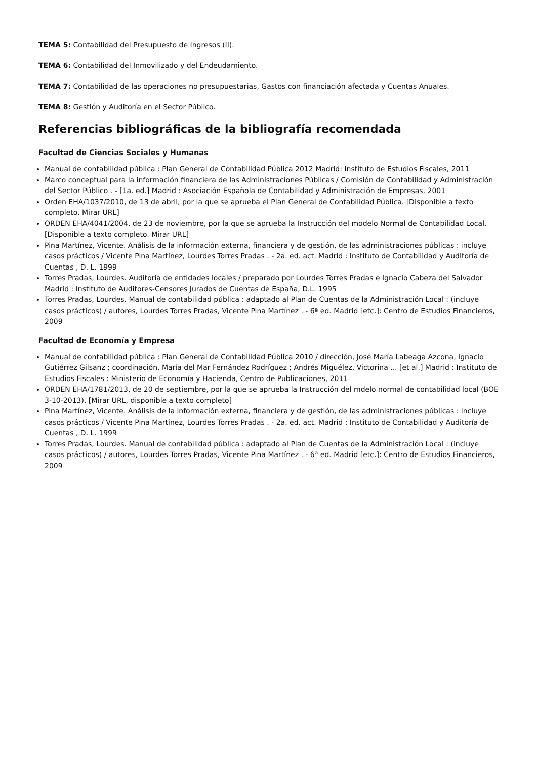TEMA 5: Contabilidad del Presupuesto de Ingresos (II).
TEMA 6: Contabilidad del Inmovilizado y del Endeudamiento.
TEMA 7: Contabilidad de las operaciones no presupuestarias, Gastos con financiación afectada y Cuentas Anuales.
TEMA 8: Gestión y Auditoría en el Sector Público.
Referencias bibliográficas de la bibliografía recomendada
Facultad de Ciencias Sociales y Humanas
Manual de contabilidad pública : Plan General de Contabilidad Pública 2012 Madrid: Instituto de Estudios Fiscales, 2011
Marco conceptual para la información financiera de las Administraciones Públicas / Comisión de Contabilidad y Administración del Sector Público . - [1a. ed.] Madrid : Asociación Española de Contabilidad y Administración de Empresas, 2001
Orden EHA/1037/2010, de 13 de abril, por la que se aprueba el Plan General de Contabilidad Pública. [Disponible a texto completo. Mirar URL]
ORDEN EHA/4041/2004, de 23 de noviembre, por la que se aprueba la Instrucción del modelo Normal de Contabilidad Local. [Disponible a texto completo. Mirar URL]
Pina Martínez, Vicente. Análisis de la información externa, financiera y de gestión, de las administraciones públicas : incluye casos prácticos / Vicente Pina Martínez, Lourdes Torres Pradas . - 2a. ed. act. Madrid : Instituto de Contabilidad y Auditoría de Cuentas , D. L. 1999
Torres Pradas, Lourdes. Auditoría de entidades locales / preparado por Lourdes Torres Pradas e Ignacio Cabeza del Salvador Madrid : Instituto de Auditores-Censores Jurados de Cuentas de España, D.L. 1995
Torres Pradas, Lourdes. Manual de contabilidad pública : adaptado al Plan de Cuentas de la Administración Local : (incluye casos prácticos) / autores, Lourdes Torres Pradas, Vicente Pina Martínez . - 6ª ed. Madrid [etc.]: Centro de Estudios Financieros, 2009
Facultad de Economía y Empresa
Manual de contabilidad pública : Plan General de Contabilidad Pública 2010 / dirección, José María Labeaga Azcona, Ignacio Gutiérrez Gilsanz ; coordinación, María del Mar Fernández Rodríguez ; Andrés Miguélez, Victorina ... [et al.] Madrid : Instituto de Estudios Fiscales : Ministerio de Economía y Hacienda, Centro de Publicaciones, 2011
ORDEN EHA/1781/2013, de 20 de septiembre, por la que se aprueba la Instrucción del mdelo normal de contabilidad local (BOE 3-10-2013). [Mirar URL, disponible a texto completo]
Pina Martínez, Vicente. Análisis de la información externa, financiera y de gestión, de las administraciones públicas : incluye casos prácticos / Vicente Pina Martínez, Lourdes Torres Pradas . - 2a. ed. act. Madrid : Instituto de Contabilidad y Auditoría de Cuentas , D. L. 1999
Torres Pradas, Lourdes. Manual de contabilidad pública : adaptado al Plan de Cuentas de la Administración Local : (incluye casos prácticos) / autores, Lourdes Torres Pradas, Vicente Pina Martínez . - 6ª ed. Madrid [etc.]: Centro de Estudios Financieros, 2009